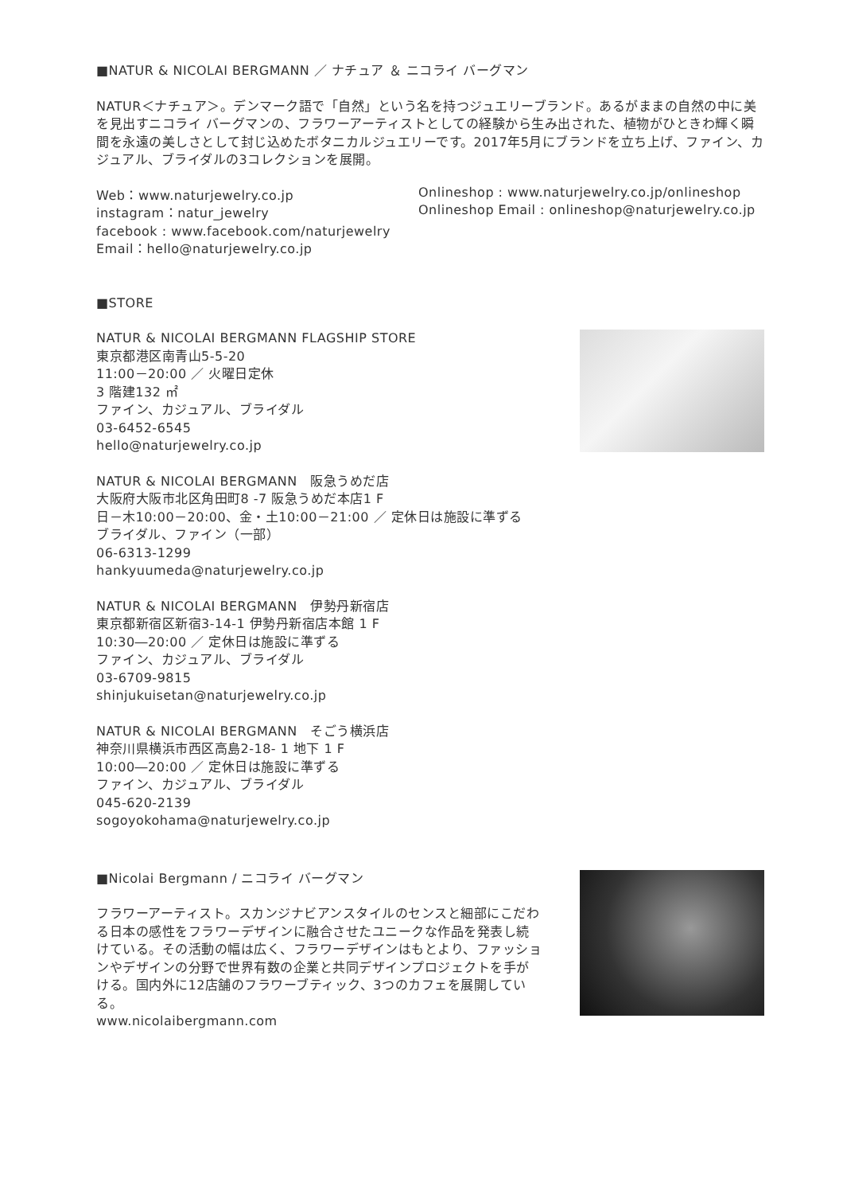■NATUR & NICOLAI BERGMANN ／ ナチュア ＆ ニコライ バーグマン
NATUR＜ナチュア＞。デンマーク語で「自然」という名を持つジュエリーブランド。あるがままの自然の中に美を見出すニコライ バーグマンの、フラワーアーティストとしての経験から生み出された、植物がひときわ輝く瞬間を永遠の美しさとして封じ込めたボタニカルジュエリーです。2017年5月にブランドを立ち上げ、ファイン、カジュアル、ブライダルの3コレクションを展開。
Web：www.naturjewelry.co.jp
instagram：natur_jewelry
facebook : www.facebook.com/naturjewelry
Email：hello@naturjewelry.co.jp
Onlineshop : www.naturjewelry.co.jp/onlineshop
Onlineshop Email : onlineshop@naturjewelry.co.jp
■STORE
NATUR & NICOLAI BERGMANN FLAGSHIP STORE
東京都港区南青山5-5-20
11:00－20:00 ／ 火曜日定休
3 階建132 ㎡
ファイン、カジュアル、ブライダル
03-6452-6545
hello@naturjewelry.co.jp
NATUR & NICOLAI BERGMANN　阪急うめだ店
大阪府大阪市北区角田町8 -7 阪急うめだ本店1 F
日－木10:00－20:00、金・土10:00－21:00 ／ 定休日は施設に準ずる
ブライダル、ファイン（一部）
06-6313-1299
hankyuumeda@naturjewelry.co.jp
NATUR & NICOLAI BERGMANN　伊勢丹新宿店
東京都新宿区新宿3-14-1 伊勢丹新宿店本館 1 F
10:30―20:00 ／ 定休日は施設に準ずる
ファイン、カジュアル、ブライダル
03-6709-9815
shinjukuisetan@naturjewelry.co.jp
NATUR & NICOLAI BERGMANN　そごう横浜店
神奈川県横浜市西区高島2-18- 1 地下 1 F
10:00―20:00 ／ 定休日は施設に準ずる
ファイン、カジュアル、ブライダル
045-620-2139
sogoyokohama@naturjewelry.co.jp
■Nicolai Bergmann / ニコライ バーグマン
フラワーアーティスト。スカンジナビアンスタイルのセンスと細部にこだわる日本の感性をフラワーデザインに融合させたユニークな作品を発表し続けている。その活動の幅は広く、フラワーデザインはもとより、ファッションやデザインの分野で世界有数の企業と共同デザインプロジェクトを手がける。国内外に12店舗のフラワーブティック、3つのカフェを展開している。
www.nicolaibergmann.com